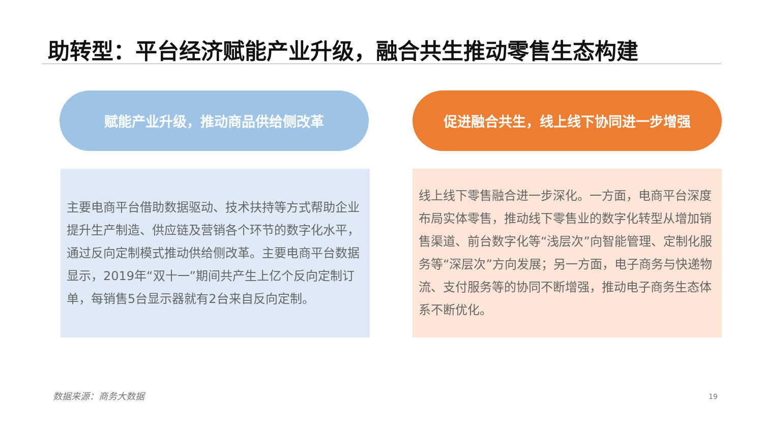助转型：平台经济赋能产业升级，融合共生推动零售生态构建
赋能产业升级，推动商品供给侧改革 促进融合共生，线上线下协同进一步增强
主要电商平台借助数据驱动、技术扶持等方式帮助企业提升生产制造、供应链及营销各个环节的数字化水平，通过反向定制模式推动供给侧改革。主要电商平台数据显示，2019年“双十一”期间共产生上亿个反向定制订单，每销售5台显示器就有2台来自反向定制。
线上线下零售融合进一步深化。一方面，电商平台深度布局实体零售，推动线下零售业的数字化转型从增加销售渠道、前台数字化等“浅层次”向智能管理、定制化服务等“深层次”方向发展；另一方面，电子商务与快递物流、支付服务等的协同不断增强，推动电子商务生态体系不断优化。
数据来源：商务大数据 19